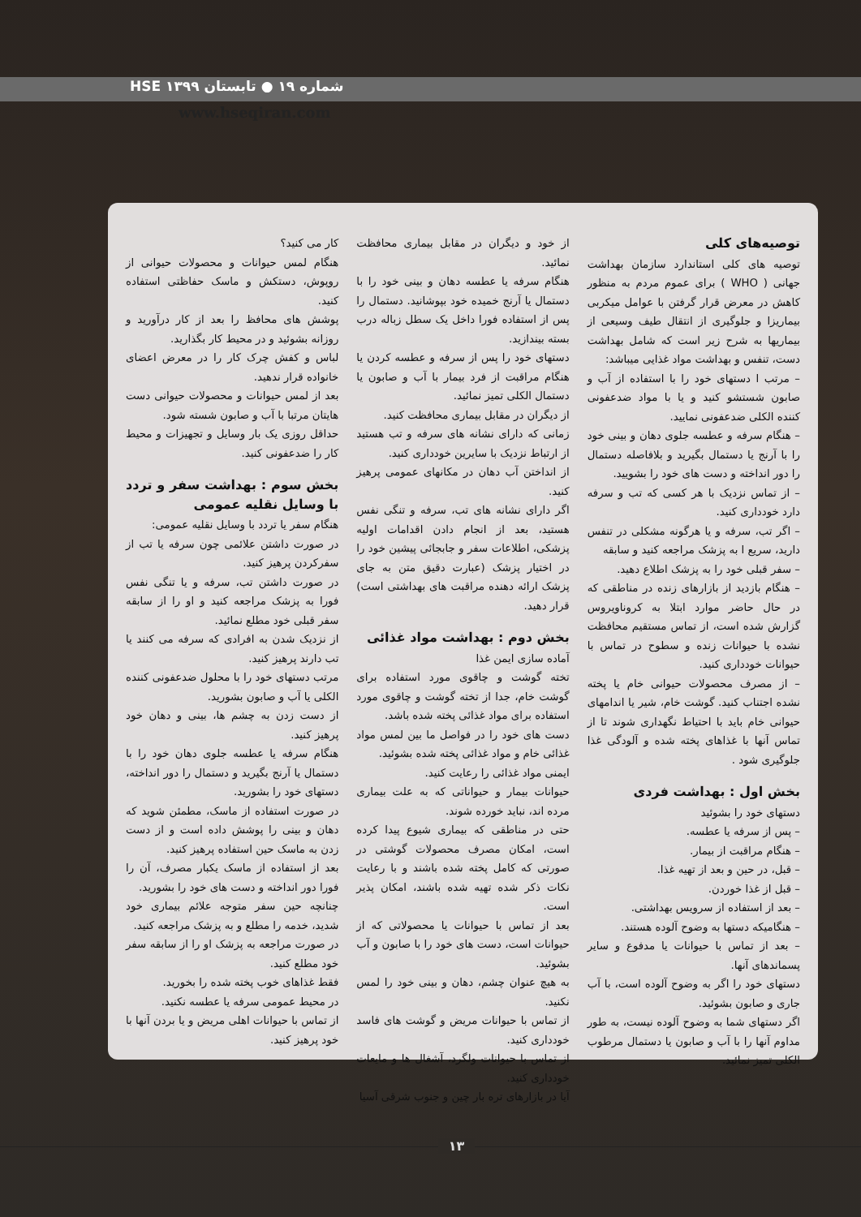شماره ۱۹ ● تابستان ۱۳۹۹ HSE
www.hseqiran.com
توصیه‌های کلی
توصیه های کلی استاندارد سازمان بهداشت جهانی ( WHO ) برای عموم مردم به منظور کاهش در معرض قرار گرفتن با عوامل میکربی بیماریزا و جلوگیری از انتقال طیف وسیعی از بیماریها به شرح زیر است که شامل بهداشت دست، تنفس و بهداشت مواد غذایی میباشد:
– مرتب ا دستهای خود را با استفاده از آب و صابون شستشو کنید و یا با مواد ضدعفونی کننده الکلی ضدعفونی نمایید.
– هنگام سرفه و عطسه جلوی دهان و بینی خود را با آرنج یا دستمال بگیرید و بلافاصله دستمال را دور انداخته و دست های خود را بشویید.
– از تماس نزدیک با هر کسی که تب و سرفه دارد خودداری کنید.
– اگر تب، سرفه و یا هرگونه مشکلی در تنفس دارید، سریع ا به پزشک مراجعه کنید و سابقه
– سفر قبلی خود را به پزشک اطلاع دهید.
– هنگام بازدید از بازارهای زنده در مناطقی که در حال حاضر موارد ابتلا به کروناویروس گزارش شده است، از تماس مستقیم محافظت نشده با حیوانات زنده و سطوح در تماس با حیوانات خودداری کنید.
– از مصرف محصولات حیوانی خام یا پخته نشده اجتناب کنید. گوشت خام، شیر یا اندامهای حیوانی خام باید با احتیاط نگهداری شوند تا از تماس آنها با غذاهای پخته شده و آلودگی غذا جلوگیری شود .
بخش اول : بهداشت فردی
دستهای خود را بشوئید
– پس از سرفه یا عطسه.
– هنگام مراقبت از بیمار.
– قبل، در حین و بعد از تهیه غذا.
– قبل از غذا خوردن.
– بعد از استفاده از سرویس بهداشتی.
– هنگامیکه دستها به وضوح آلوده هستند.
– بعد از تماس با حیوانات یا مدفوع و سایر پسماندهای آنها.
دستهای خود را اگر به وضوح آلوده است، با آب جاری و صابون بشوئید.
اگر دستهای شما به وضوح آلوده نیست، به طور مداوم آنها را با آب و صابون یا دستمال مرطوب الکلی تمیز نمائید.
از خود و دیگران در مقابل بیماری محافظت نمائید.
هنگام سرفه یا عطسه دهان و بینی خود را با دستمال یا آرنج خمیده خود بپوشانید. دستمال را پس از استفاده فورا داخل یک سطل زباله درب بسته بیندازید.
دستهای خود را پس از سرفه و عطسه کردن یا هنگام مراقبت از فرد بیمار با آب و صابون یا دستمال الکلی تمیز نمائید.
از دیگران در مقابل بیماری محافظت کنید.
زمانی که دارای نشانه های سرفه و تب هستید از ارتباط نزدیک با سایرین خودداری کنید.
از انداختن آب دهان در مکانهای عمومی پرهیز کنید.
اگر دارای نشانه های تب، سرفه و تنگی نفس هستید، بعد از انجام دادن اقدامات اولیه پزشکی، اطلاعات سفر و جابجائی پیشین خود را در اختیار پزشک (عبارت دقیق متن به جای پزشک ارائه دهنده مراقبت های بهداشتی است) قرار دهید.
بخش دوم : بهداشت مواد غذائی
آماده سازی ایمن غذا
تخته گوشت و چاقوی مورد استفاده برای گوشت خام، جدا از تخته گوشت و چاقوی مورد استفاده برای مواد غذائی پخته شده باشد.
دست های خود را در فواصل ما بین لمس مواد غذائی خام و مواد غذائی پخته شده بشوئید.
ایمنی مواد غذائی را رعایت کنید.
حیوانات بیمار و حیواناتی که به علت بیماری مرده اند، نباید خورده شوند.
حتی در مناطقی که بیماری شیوع پیدا کرده است، امکان مصرف محصولات گوشتی در صورتی که کامل پخته شده باشند و با رعایت نکات ذکر شده تهیه شده باشند، امکان پذیر است.
بعد از تماس با حیوانات یا محصولاتی که از حیوانات است، دست های خود را با صابون و آب بشوئید.
به هیچ عنوان چشم، دهان و بینی خود را لمس نکنید.
از تماس با حیوانات مریض و گوشت های فاسد خودداری کنید.
از تماس با حیوانات ولگرد، آشغال ها و مایعات خودداری کنید.
آیا در بازارهای تره بار چین و جنوب شرقی آسیا
کار می کنید؟
هنگام لمس حیوانات و محصولات حیوانی از روپوش، دستکش و ماسک حفاظتی استفاده کنید.
پوشش های محافظ را بعد از کار درآورید و روزانه بشوئید و در محیط کار بگذارید.
لباس و کفش چرک کار را در معرض اعضای خانواده قرار ندهید.
بعد از لمس حیوانات و محصولات حیوانی دست هایتان مرتبا با آب و صابون شسته شود.
حداقل روزی یک بار وسایل و تجهیزات و محیط کار را ضدعفونی کنید.
بخش سوم : بهداشت سفر و تردد با وسایل نقلیه عمومی
هنگام سفر یا تردد با وسایل نقلیه عمومی:
در صورت داشتن علائمی چون سرفه یا تب از سفرکردن پرهیز کنید.
در صورت داشتن تب، سرفه و یا تنگی نفس فورا به پزشک مراجعه کنید و او را از سابقه سفر قبلی خود مطلع نمائید.
از نزدیک شدن به افرادی که سرفه می کنند یا تب دارند پرهیز کنید.
مرتب دستهای خود را با محلول ضدعفونی کننده الکلی یا آب و صابون بشورید.
از دست زدن به چشم ها، بینی و دهان خود پرهیز کنید.
هنگام سرفه یا عطسه جلوی دهان خود را با دستمال یا آرنج بگیرید و دستمال را دور انداخته، دستهای خود را بشورید.
در صورت استفاده از ماسک، مطمئن شوید که دهان و بینی را پوشش داده است و از دست زدن به ماسک حین استفاده پرهیز کنید.
بعد از استفاده از ماسک یکبار مصرف، آن را فورا دور انداخته و دست های خود را بشورید.
چنانچه حین سفر متوجه علائم بیماری خود شدید، خدمه را مطلع و به پزشک مراجعه کنید.
در صورت مراجعه به پزشک او را از سابقه سفر خود مطلع کنید.
فقط غذاهای خوب پخته شده را بخورید.
در محیط عمومی سرفه یا عطسه نکنید.
از تماس با حیوانات اهلی مریض و یا بردن آنها با خود پرهیز کنید.
۱۳